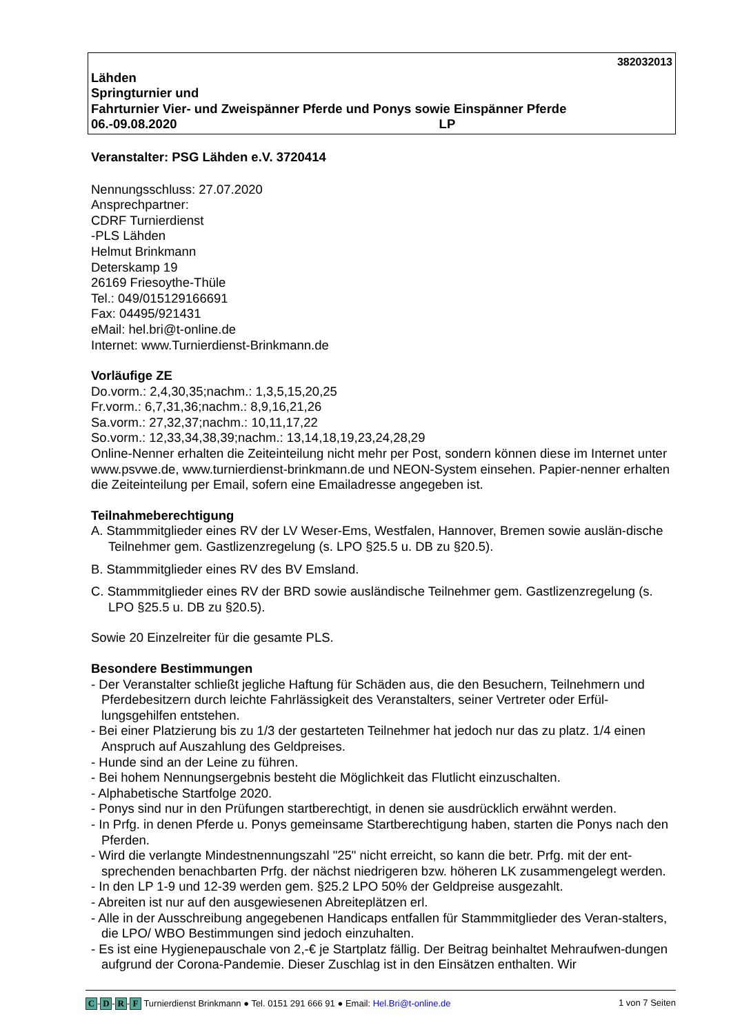382032013
Lähden
Springturnier und
Fahrturnier Vier- und Zweispänner Pferde und Ponys sowie Einspänner Pferde
06.-09.08.2020 LP
Veranstalter: PSG Lähden e.V. 3720414
Nennungsschluss: 27.07.2020
Ansprechpartner:
CDRF Turnierdienst
-PLS Lähden
Helmut Brinkmann
Deterskamp 19
26169 Friesoythe-Thüle
Tel.: 049/015129166691
Fax: 04495/921431
eMail: hel.bri@t-online.de
Internet: www.Turnierdienst-Brinkmann.de
Vorläufige ZE
Do.vorm.: 2,4,30,35;nachm.: 1,3,5,15,20,25
Fr.vorm.: 6,7,31,36;nachm.: 8,9,16,21,26
Sa.vorm.: 27,32,37;nachm.: 10,11,17,22
So.vorm.: 12,33,34,38,39;nachm.: 13,14,18,19,23,24,28,29
Online-Nenner erhalten die Zeiteinteilung nicht mehr per Post, sondern können diese im Internet unter www.psvwe.de, www.turnierdienst-brinkmann.de und NEON-System einsehen. Papier-nenner erhalten die Zeiteinteilung per Email, sofern eine Emailadresse angegeben ist.
Teilnahmeberechtigung
A. Stammmitglieder eines RV der LV Weser-Ems, Westfalen, Hannover, Bremen sowie auslän-dische Teilnehmer gem. Gastlizenzregelung (s. LPO §25.5 u. DB zu §20.5).
B. Stammmitglieder eines RV des BV Emsland.
C. Stammmitglieder eines RV der BRD sowie ausländische Teilnehmer gem. Gastlizenzregelung (s. LPO §25.5 u. DB zu §20.5).
Sowie 20 Einzelreiter für die gesamte PLS.
Besondere Bestimmungen
- Der Veranstalter schließt jegliche Haftung für Schäden aus, die den Besuchern, Teilnehmern und Pferdebesitzern durch leichte Fahrlässigkeit des Veranstalters, seiner Vertreter oder Erfül-lungsgehilfen entstehen.
- Bei einer Platzierung bis zu 1/3 der gestarteten Teilnehmer hat jedoch nur das zu platz. 1/4 einen Anspruch auf Auszahlung des Geldpreises.
- Hunde sind an der Leine zu führen.
- Bei hohem Nennungsergebnis besteht die Möglichkeit das Flutlicht einzuschalten.
- Alphabetische Startfolge 2020.
- Ponys sind nur in den Prüfungen startberechtigt, in denen sie ausdrücklich erwähnt werden.
- In Prfg. in denen Pferde u. Ponys gemeinsame Startberechtigung haben, starten die Ponys nach den Pferden.
- Wird die verlangte Mindestnennungszahl "25" nicht erreicht, so kann die betr. Prfg. mit der ent-sprechenden benachbarten Prfg. der nächst niedrigeren bzw. höheren LK zusammengelegt werden.
- In den LP 1-9 und 12-39 werden gem. §25.2 LPO 50% der Geldpreise ausgezahlt.
- Abreiten ist nur auf den ausgewiesenen Abreiteplätzen erl.
- Alle in der Ausschreibung angegebenen Handicaps entfallen für Stammmitglieder des Veran-stalters, die LPO/ WBO Bestimmungen sind jedoch einzuhalten.
- Es ist eine Hygienepauschale von 2,-€ je Startplatz fällig. Der Beitrag beinhaltet Mehraufwen-dungen aufgrund der Corona-Pandemie. Dieser Zuschlag ist in den Einsätzen enthalten. Wir
C - D - R - F Turnierdienst Brinkmann ● Tel. 0151 291 666 91 ● Email: Hel.Bri@t-online.de
1 von 7 Seiten